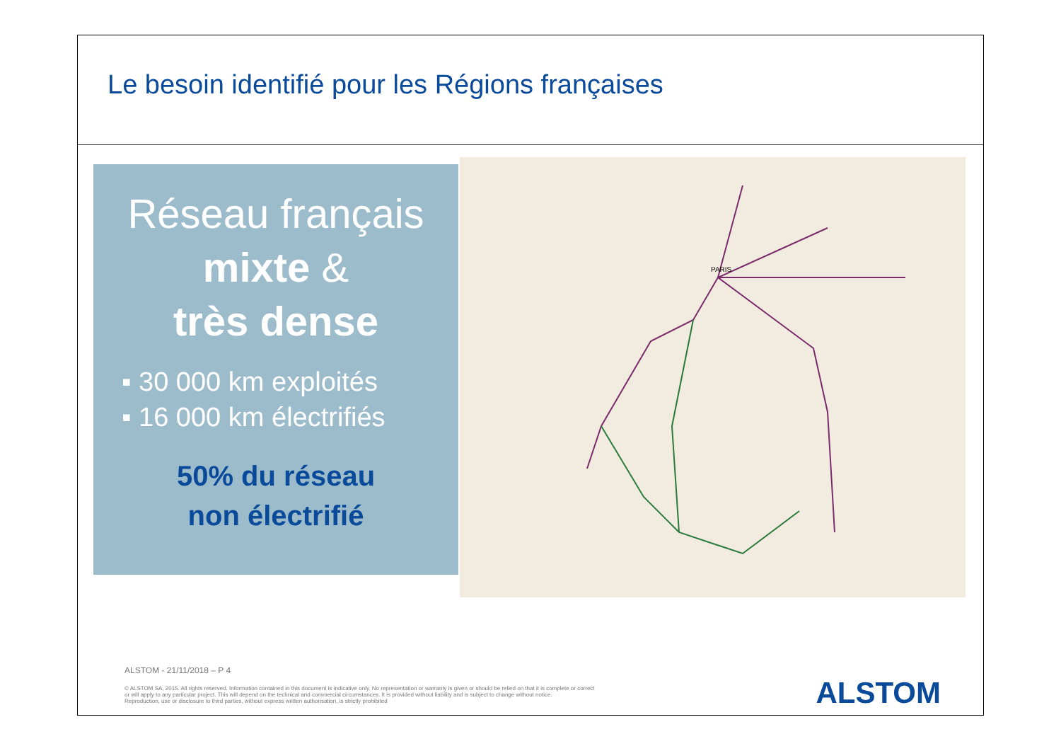Le besoin identifié pour les Régions françaises
Réseau français
mixte &
très dense
▪ 30 000 km exploités
▪ 16 000 km électrifiés
50% du réseau
non électrifié
PARIS
ALSTOM - 21/11/2018 – P 4
© ALSTOM SA, 2015. All rights reserved. Information contained in this document is indicative only. No representation or warranty is given or should be relied on that it is complete or correct
or will apply to any particular project. This will depend on the technical and commercial circumstances. It is provided without liability and is subject to change without notice.
Reproduction, use or disclosure to third parties, without express written authorisation, is strictly prohibited
ALSTOM